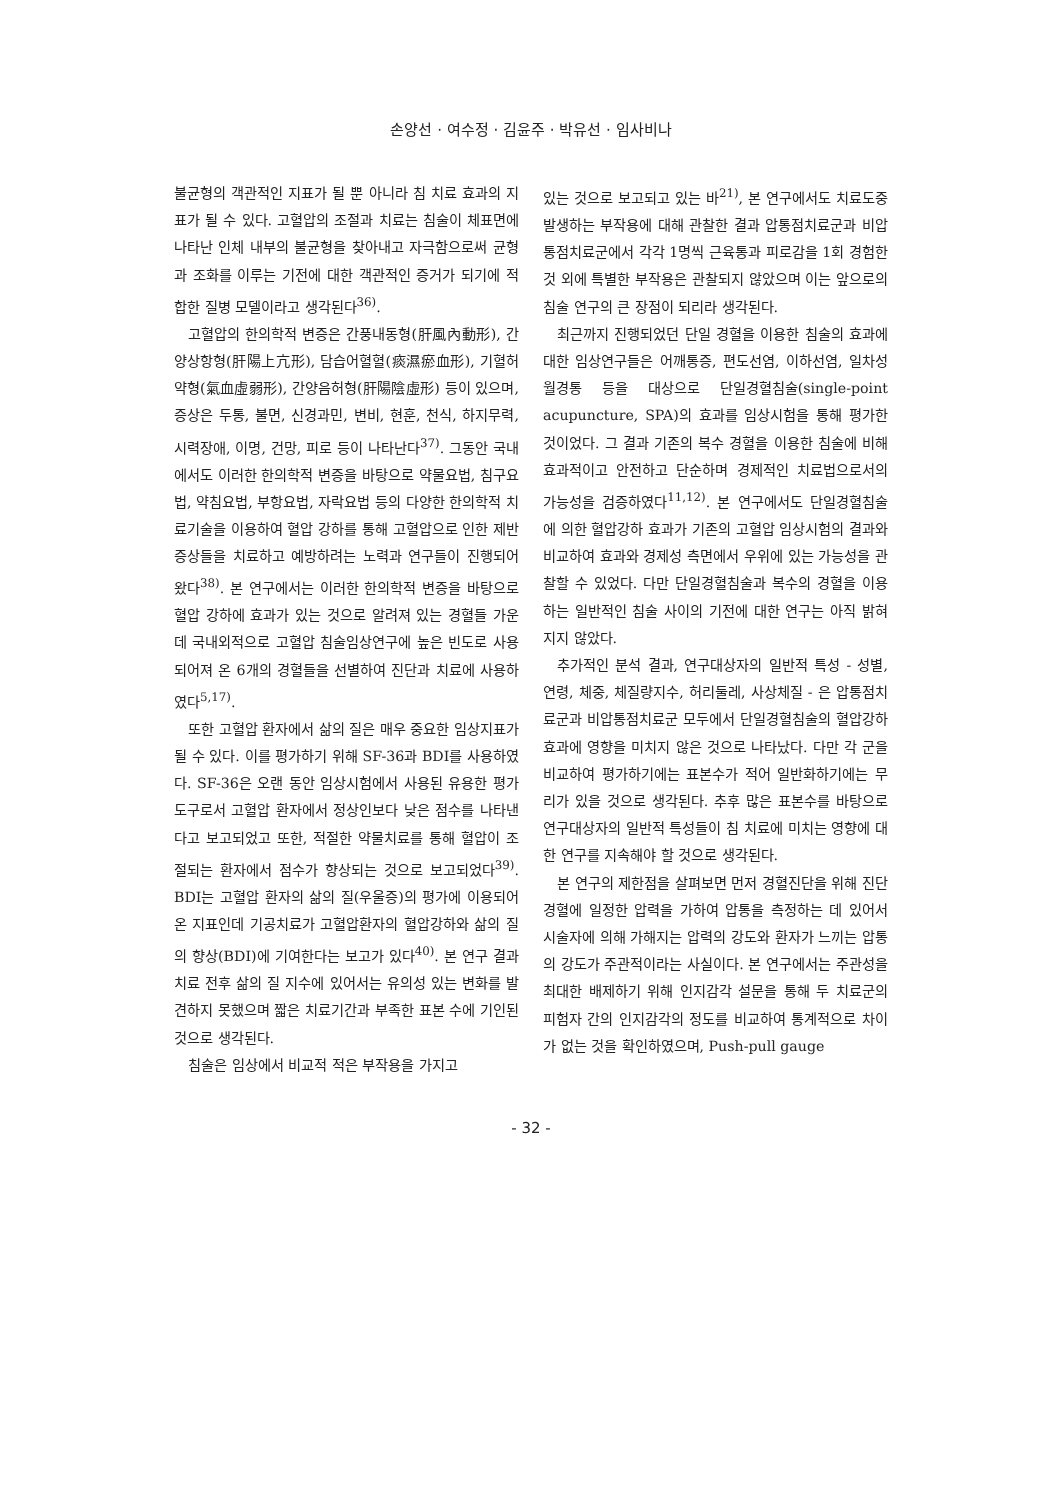손양선 · 여수정 · 김윤주 · 박유선 · 임사비나
불균형의 객관적인 지표가 될 뿐 아니라 침 치료 효과의 지표가 될 수 있다. 고혈압의 조절과 치료는 침술이 체표면에 나타난 인체 내부의 불균형을 찾아내고 자극함으로써 균형과 조화를 이루는 기전에 대한 객관적인 증거가 되기에 적합한 질병 모델이라고 생각된다<sup>36)</sup>.
고혈압의 한의학적 변증은 간풍내동형(肝風內動形), 간양상항형(肝陽上亢形), 담습어혈혈(痰濕瘀血形), 기혈허약형(氣血虛弱形), 간양음허형(肝陽陰虛形) 등이 있으며, 증상은 두통, 불면, 신경과민, 변비, 현훈, 천식, 하지무력, 시력장애, 이명, 건망, 피로 등이 나타난다<sup>37)</sup>. 그동안 국내에서도 이러한 한의학적 변증을 바탕으로 약물요법, 침구요법, 약침요법, 부항요법, 자락요법 등의 다양한 한의학적 치료기술을 이용하여 혈압 강하를 통해 고혈압으로 인한 제반 증상들을 치료하고 예방하려는 노력과 연구들이 진행되어 왔다<sup>38)</sup>. 본 연구에서는 이러한 한의학적 변증을 바탕으로 혈압 강하에 효과가 있는 것으로 알려져 있는 경혈들 가운데 국내외적으로 고혈압 침술임상연구에 높은 빈도로 사용되어져 온 6개의 경혈들을 선별하여 진단과 치료에 사용하였다<sup>5,17)</sup>.
또한 고혈압 환자에서 삶의 질은 매우 중요한 임상지표가 될 수 있다. 이를 평가하기 위해 SF-36과 BDI를 사용하였다. SF-36은 오랜 동안 임상시험에서 사용된 유용한 평가도구로서 고혈압 환자에서 정상인보다 낮은 점수를 나타낸다고 보고되었고 또한, 적절한 약물치료를 통해 혈압이 조절되는 환자에서 점수가 향상되는 것으로 보고되었다<sup>39)</sup>. BDI는 고혈압 환자의 삶의 질(우울증)의 평가에 이용되어온 지표인데 기공치료가 고혈압환자의 혈압강하와 삶의 질의 향상(BDI)에 기여한다는 보고가 있다<sup>40)</sup>. 본 연구 결과 치료 전후 삶의 질 지수에 있어서는 유의성 있는 변화를 발견하지 못했으며 짧은 치료기간과 부족한 표본 수에 기인된 것으로 생각된다.
침술은 임상에서 비교적 적은 부작용을 가지고
있는 것으로 보고되고 있는 바<sup>21)</sup>, 본 연구에서도 치료도중 발생하는 부작용에 대해 관찰한 결과 압통점치료군과 비압통점치료군에서 각각 1명씩 근육통과 피로감을 1회 경험한 것 외에 특별한 부작용은 관찰되지 않았으며 이는 앞으로의 침술 연구의 큰 장점이 되리라 생각된다.
최근까지 진행되었던 단일 경혈을 이용한 침술의 효과에 대한 임상연구들은 어깨통증, 편도선염, 이하선염, 일차성 월경통 등을 대상으로 단일경혈침술(single-point acupuncture, SPA)의 효과를 임상시험을 통해 평가한 것이었다. 그 결과 기존의 복수 경혈을 이용한 침술에 비해 효과적이고 안전하고 단순하며 경제적인 치료법으로서의 가능성을 검증하였다<sup>11,12)</sup>. 본 연구에서도 단일경혈침술에 의한 혈압강하 효과가 기존의 고혈압 임상시험의 결과와 비교하여 효과와 경제성 측면에서 우위에 있는 가능성을 관찰할 수 있었다. 다만 단일경혈침술과 복수의 경혈을 이용하는 일반적인 침술 사이의 기전에 대한 연구는 아직 밝혀지지 않았다.
추가적인 분석 결과, 연구대상자의 일반적 특성 - 성별, 연령, 체중, 체질량지수, 허리둘레, 사상체질 - 은 압통점치료군과 비압통점치료군 모두에서 단일경혈침술의 혈압강하 효과에 영향을 미치지 않은 것으로 나타났다. 다만 각 군을 비교하여 평가하기에는 표본수가 적어 일반화하기에는 무리가 있을 것으로 생각된다. 추후 많은 표본수를 바탕으로 연구대상자의 일반적 특성들이 침 치료에 미치는 영향에 대한 연구를 지속해야 할 것으로 생각된다.
본 연구의 제한점을 살펴보면 먼저 경혈진단을 위해 진단경혈에 일정한 압력을 가하여 압통을 측정하는 데 있어서 시술자에 의해 가해지는 압력의 강도와 환자가 느끼는 압통의 강도가 주관적이라는 사실이다. 본 연구에서는 주관성을 최대한 배제하기 위해 인지감각 설문을 통해 두 치료군의 피험자 간의 인지감각의 정도를 비교하여 통계적으로 차이가 없는 것을 확인하였으며, Push-pull gauge
- 32 -